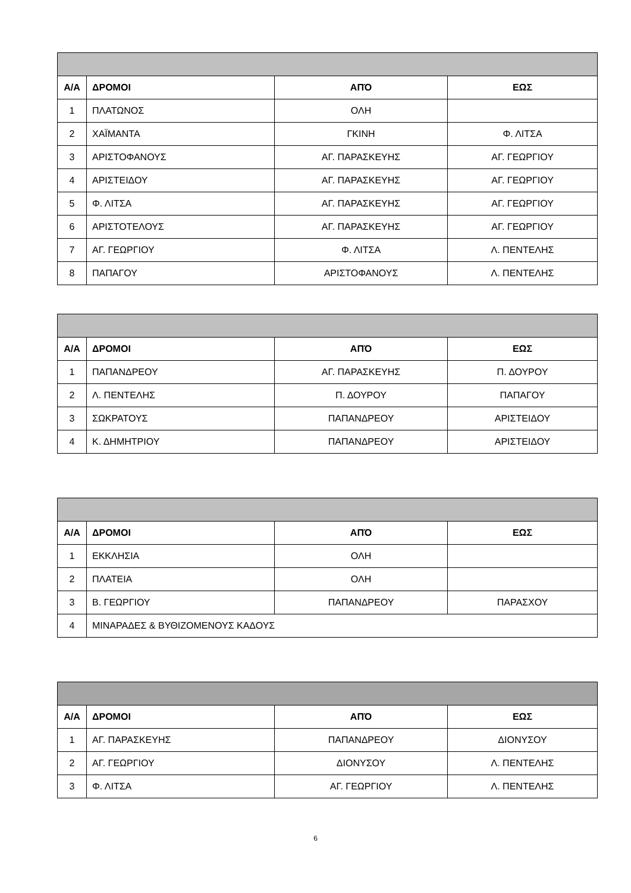| Α/Α | ΔΡΟΜΟΙ | ΑΠΌ | ΕΩΣ |
| --- | --- | --- | --- |
| 1 | ΠΛΑΤΩΝΟΣ | ΟΛΗ | |
| 2 | ΧΑΪΜΑΝΤΑ | ΓΚΙΝΗ | Φ. ΛΙΤΣΑ |
| 3 | ΑΡΙΣΤΟΦΑΝΟΥΣ | ΑΓ. ΠΑΡΑΣΚΕΥΗΣ | ΑΓ. ΓΕΩΡΓΙΟΥ |
| 4 | ΑΡΙΣΤΕΙΔΟΥ | ΑΓ. ΠΑΡΑΣΚΕΥΗΣ | ΑΓ. ΓΕΩΡΓΙΟΥ |
| 5 | Φ. ΛΙΤΣΑ | ΑΓ. ΠΑΡΑΣΚΕΥΗΣ | ΑΓ. ΓΕΩΡΓΙΟΥ |
| 6 | ΑΡΙΣΤΟΤΕΛΟΥΣ | ΑΓ. ΠΑΡΑΣΚΕΥΗΣ | ΑΓ. ΓΕΩΡΓΙΟΥ |
| 7 | ΑΓ. ΓΕΩΡΓΙΟΥ | Φ. ΛΙΤΣΑ | Λ. ΠΕΝΤΕΛΗΣ |
| 8 | ΠΑΠΑΓΟΥ | ΑΡΙΣΤΟΦΑΝΟΥΣ | Λ. ΠΕΝΤΕΛΗΣ |
| Α/Α | ΔΡΟΜΟΙ | ΑΠΌ | ΕΩΣ |
| --- | --- | --- | --- |
| 1 | ΠΑΠΑΝΔΡΕΟΥ | ΑΓ. ΠΑΡΑΣΚΕΥΗΣ | Π. ΔΟΥΡΟΥ |
| 2 | Λ. ΠΕΝΤΕΛΗΣ | Π. ΔΟΥΡΟΥ | ΠΑΠΑΓΟΥ |
| 3 | ΣΩΚΡΑΤΟΥΣ | ΠΑΠΑΝΔΡΕΟΥ | ΑΡΙΣΤΕΙΔΟΥ |
| 4 | Κ. ΔΗΜΗΤΡΙΟΥ | ΠΑΠΑΝΔΡΕΟΥ | ΑΡΙΣΤΕΙΔΟΥ |
| Α/Α | ΔΡΟΜΟΙ | ΑΠΌ | ΕΩΣ |
| --- | --- | --- | --- |
| 1 | ΕΚΚΛΗΣΙΑ | ΟΛΗ | |
| 2 | ΠΛΑΤΕΙΑ | ΟΛΗ | |
| 3 | Β. ΓΕΩΡΓΙΟΥ | ΠΑΠΑΝΔΡΕΟΥ | ΠΑΡΑΣΧΟΥ |
| 4 | ΜΙΝΑΡΑΔΕΣ & ΒΥΘΙΖΟΜΕΝΟΥΣ ΚΑΔΟΥΣ | | |
| Α/Α | ΔΡΟΜΟΙ | ΑΠΌ | ΕΩΣ |
| --- | --- | --- | --- |
| 1 | ΑΓ. ΠΑΡΑΣΚΕΥΗΣ | ΠΑΠΑΝΔΡΕΟΥ | ΔΙΟΝΥΣΟΥ |
| 2 | ΑΓ. ΓΕΩΡΓΙΟΥ | ΔΙΟΝΥΣΟΥ | Λ. ΠΕΝΤΕΛΗΣ |
| 3 | Φ. ΛΙΤΣΑ | ΑΓ. ΓΕΩΡΓΙΟΥ | Λ. ΠΕΝΤΕΛΗΣ |
6